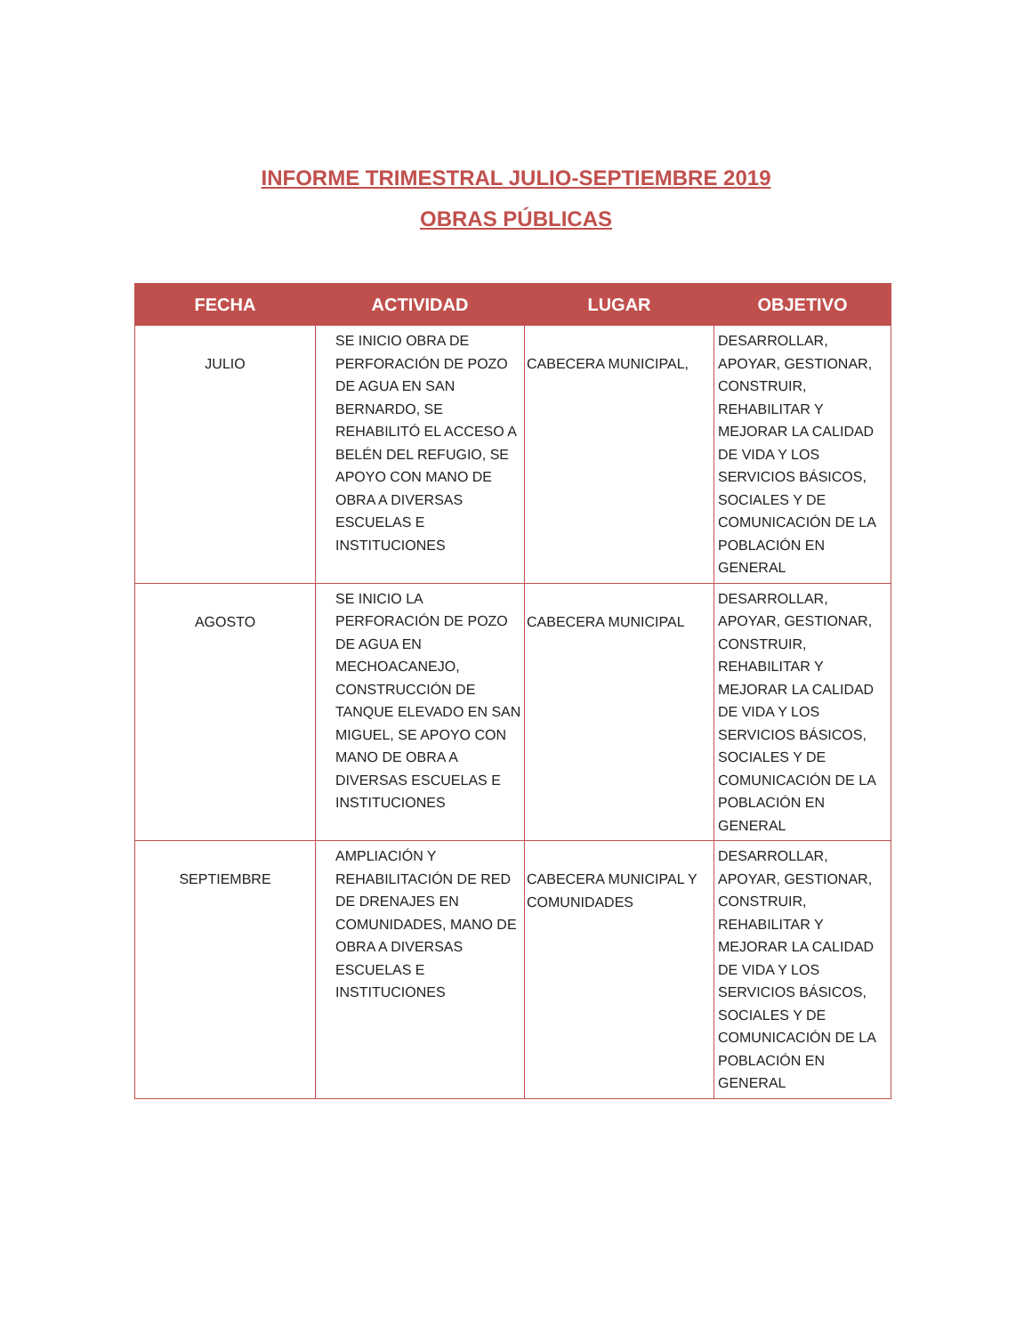INFORME TRIMESTRAL JULIO-SEPTIEMBRE 2019
OBRAS PÚBLICAS
| FECHA | ACTIVIDAD | LUGAR | OBJETIVO |
| --- | --- | --- | --- |
| JULIO | SE INICIO OBRA DE PERFORACIÓN DE POZO DE AGUA EN SAN BERNARDO, SE REHABILITÓ EL ACCESO A BELÉN DEL REFUGIO, SE APOYO CON MANO DE OBRA A DIVERSAS ESCUELAS E INSTITUCIONES | CABECERA MUNICIPAL, | DESARROLLAR, APOYAR, GESTIONAR, CONSTRUIR, REHABILITAR Y MEJORAR LA CALIDAD DE VIDA Y LOS SERVICIOS BÁSICOS, SOCIALES Y DE COMUNICACIÓN DE LA POBLACIÓN EN GENERAL |
| AGOSTO | SE INICIO LA PERFORACIÓN DE POZO DE AGUA EN MECHOACANEJO, CONSTRUCCIÓN DE TANQUE ELEVADO EN SAN MIGUEL, SE APOYO CON MANO DE OBRA A DIVERSAS ESCUELAS E INSTITUCIONES | CABECERA MUNICIPAL | DESARROLLAR, APOYAR, GESTIONAR, CONSTRUIR, REHABILITAR Y MEJORAR LA CALIDAD DE VIDA Y LOS SERVICIOS BÁSICOS, SOCIALES Y DE COMUNICACIÓN DE LA POBLACIÓN EN GENERAL |
| SEPTIEMBRE | AMPLIACIÓN Y REHABILITACIÓN DE RED DE DRENAJES EN COMUNIDADES, MANO DE OBRA A DIVERSAS ESCUELAS E INSTITUCIONES | CABECERA MUNICIPAL Y COMUNIDADES | DESARROLLAR, APOYAR, GESTIONAR, CONSTRUIR, REHABILITAR Y MEJORAR LA CALIDAD DE VIDA Y LOS SERVICIOS BÁSICOS, SOCIALES Y DE COMUNICACIÓN DE LA POBLACIÓN EN GENERAL |